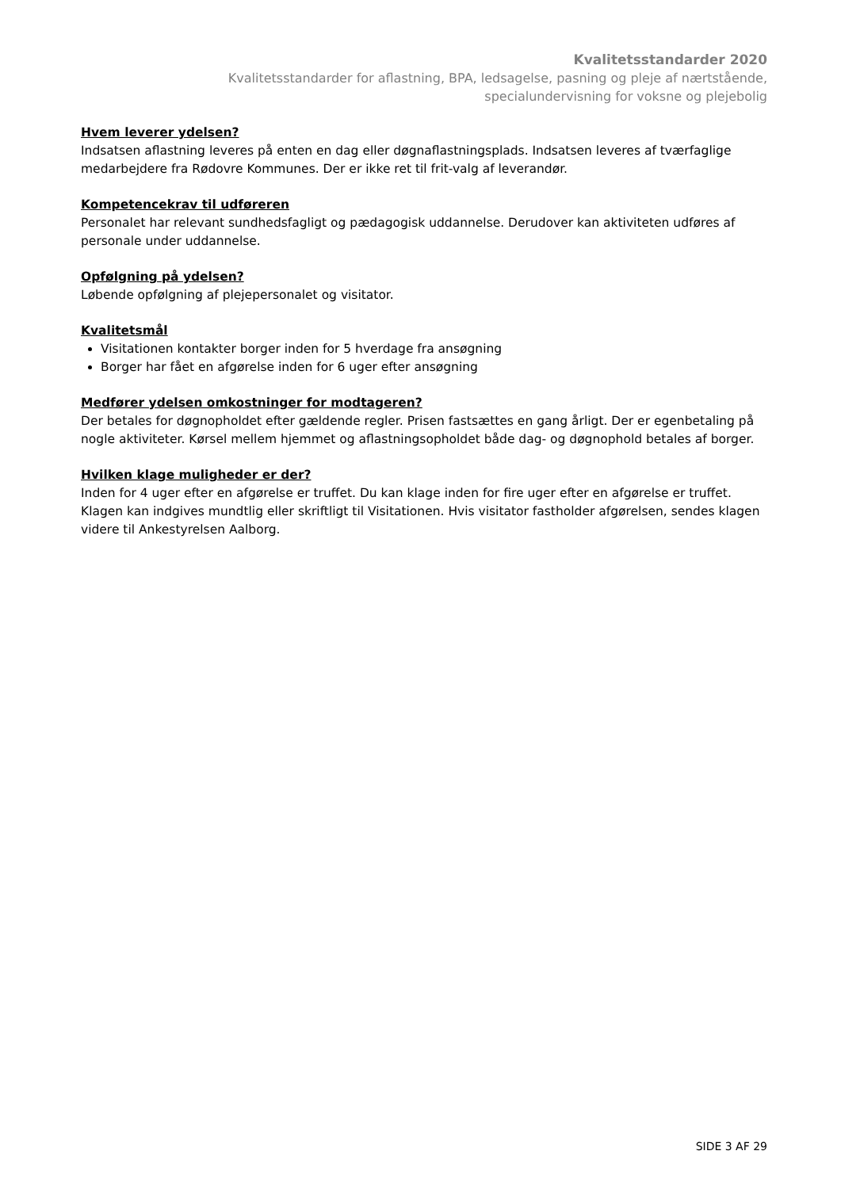Kvalitetsstandarder 2020
Kvalitetsstandarder for aflastning, BPA, ledsagelse, pasning og pleje af nærtstående,
specialundervisning for voksne og plejebolig
Hvem leverer ydelsen?
Indsatsen aflastning leveres på enten en dag eller døgnaflastningsplads. Indsatsen leveres af tværfaglige medarbejdere fra Rødovre Kommunes. Der er ikke ret til frit-valg af leverandør.
Kompetencekrav til udføreren
Personalet har relevant sundhedsfagligt og pædagogisk uddannelse. Derudover kan aktiviteten udføres af personale under uddannelse.
Opfølgning på ydelsen?
Løbende opfølgning af plejepersonalet og visitator.
Kvalitetsmål
Visitationen kontakter borger inden for 5 hverdage fra ansøgning
Borger har fået en afgørelse inden for 6 uger efter ansøgning
Medfører ydelsen omkostninger for modtageren?
Der betales for døgnopholdet efter gældende regler. Prisen fastsættes en gang årligt. Der er egenbetaling på nogle aktiviteter. Kørsel mellem hjemmet og aflastningsopholdet både dag- og døgnophold betales af borger.
Hvilken klage muligheder er der?
Inden for 4 uger efter en afgørelse er truffet. Du kan klage inden for fire uger efter en afgørelse er truffet. Klagen kan indgives mundtlig eller skriftligt til Visitationen. Hvis visitator fastholder afgørelsen, sendes klagen videre til Ankestyrelsen Aalborg.
SIDE 3 AF 29